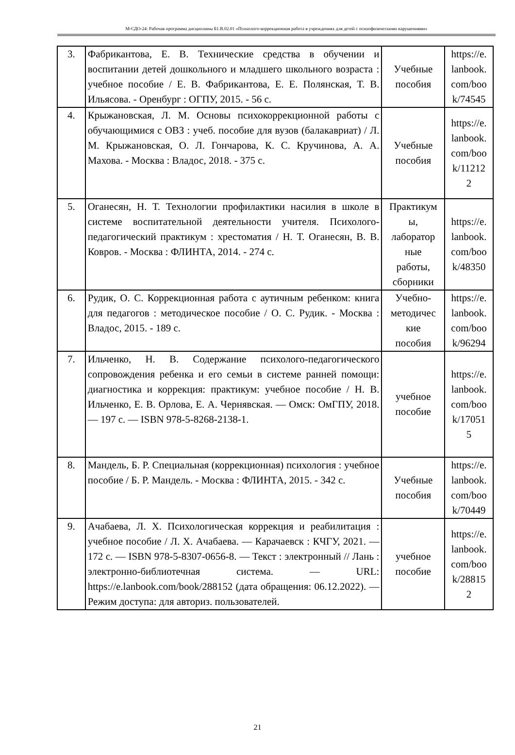М-СДО-24: Рабочая программа дисциплины Б1.В.02.01 «Психолого-коррекционная работа в учреждениях для детей с психофизическими нарушениями»
| 3. | Фабрикантова, Е. В. Технические средства в обучении и воспитании детей дошкольного и младшего школьного возраста : учебное пособие / Е. В. Фабрикантова, Е. Е. Полянская, Т. В. Ильясова. - Оренбург : ОГПУ, 2015. - 56 с. | Учебные пособия | https://e. lanbook. com/boo k/74545 |
| 4. | Крыжановская, Л. М. Основы психокоррекционной работы с обучающимися с ОВЗ : учеб. пособие для вузов (балакавриат) / Л. М. Крыжановская, О. Л. Гончарова, К. С. Кручинова, А. А. Махова. - Москва : Владос, 2018. - 375 с. | Учебные пособия | https://e. lanbook. com/boo k/11212 2 |
| 5. | Оганесян, Н. Т. Технологии профилактики насилия в школе в системе воспитательной деятельности учителя. Психолого-педагогический практикум : хрестоматия / Н. Т. Оганесян, В. В. Ковров. - Москва : ФЛИНТА, 2014. - 274 с. | Практикум ы, лаборатор ные работы, сборники | https://e. lanbook. com/boo k/48350 |
| 6. | Рудик, О. С. Коррекционная работа с аутичным ребенком: книга для педагогов : методическое пособие / О. С. Рудик. - Москва : Владос, 2015. - 189 с. | Учебно- методичес кие пособия | https://e. lanbook. com/boo k/96294 |
| 7. | Ильченко, Н. В. Содержание психолого-педагогического сопровождения ребенка и его семьи в системе ранней помощи: диагностика и коррекция: практикум: учебное пособие / Н. В. Ильченко, Е. В. Орлова, Е. А. Чернявская. — Омск: ОмГПУ, 2018. — 197 с. — ISBN 978-5-8268-2138-1. | учебное пособие | https://e. lanbook. com/boo k/17051 5 |
| 8. | Мандель, Б. Р. Специальная (коррекционная) психология : учебное пособие / Б. Р. Мандель. - Москва : ФЛИНТА, 2015. - 342 с. | Учебные пособия | https://e. lanbook. com/boo k/70449 |
| 9. | Ачабаева, Л. Х. Психологическая коррекция и реабилитация : учебное пособие / Л. Х. Ачабаева. — Карачаевск : КЧГУ, 2021. — 172 с. — ISBN 978-5-8307-0656-8. — Текст : электронный // Лань : электронно-библиотечная система. — URL: https://e.lanbook.com/book/288152 (дата обращения: 06.12.2022). — Режим доступа: для авториз. пользователей. | учебное пособие | https://e. lanbook. com/boo k/28815 2 |
21